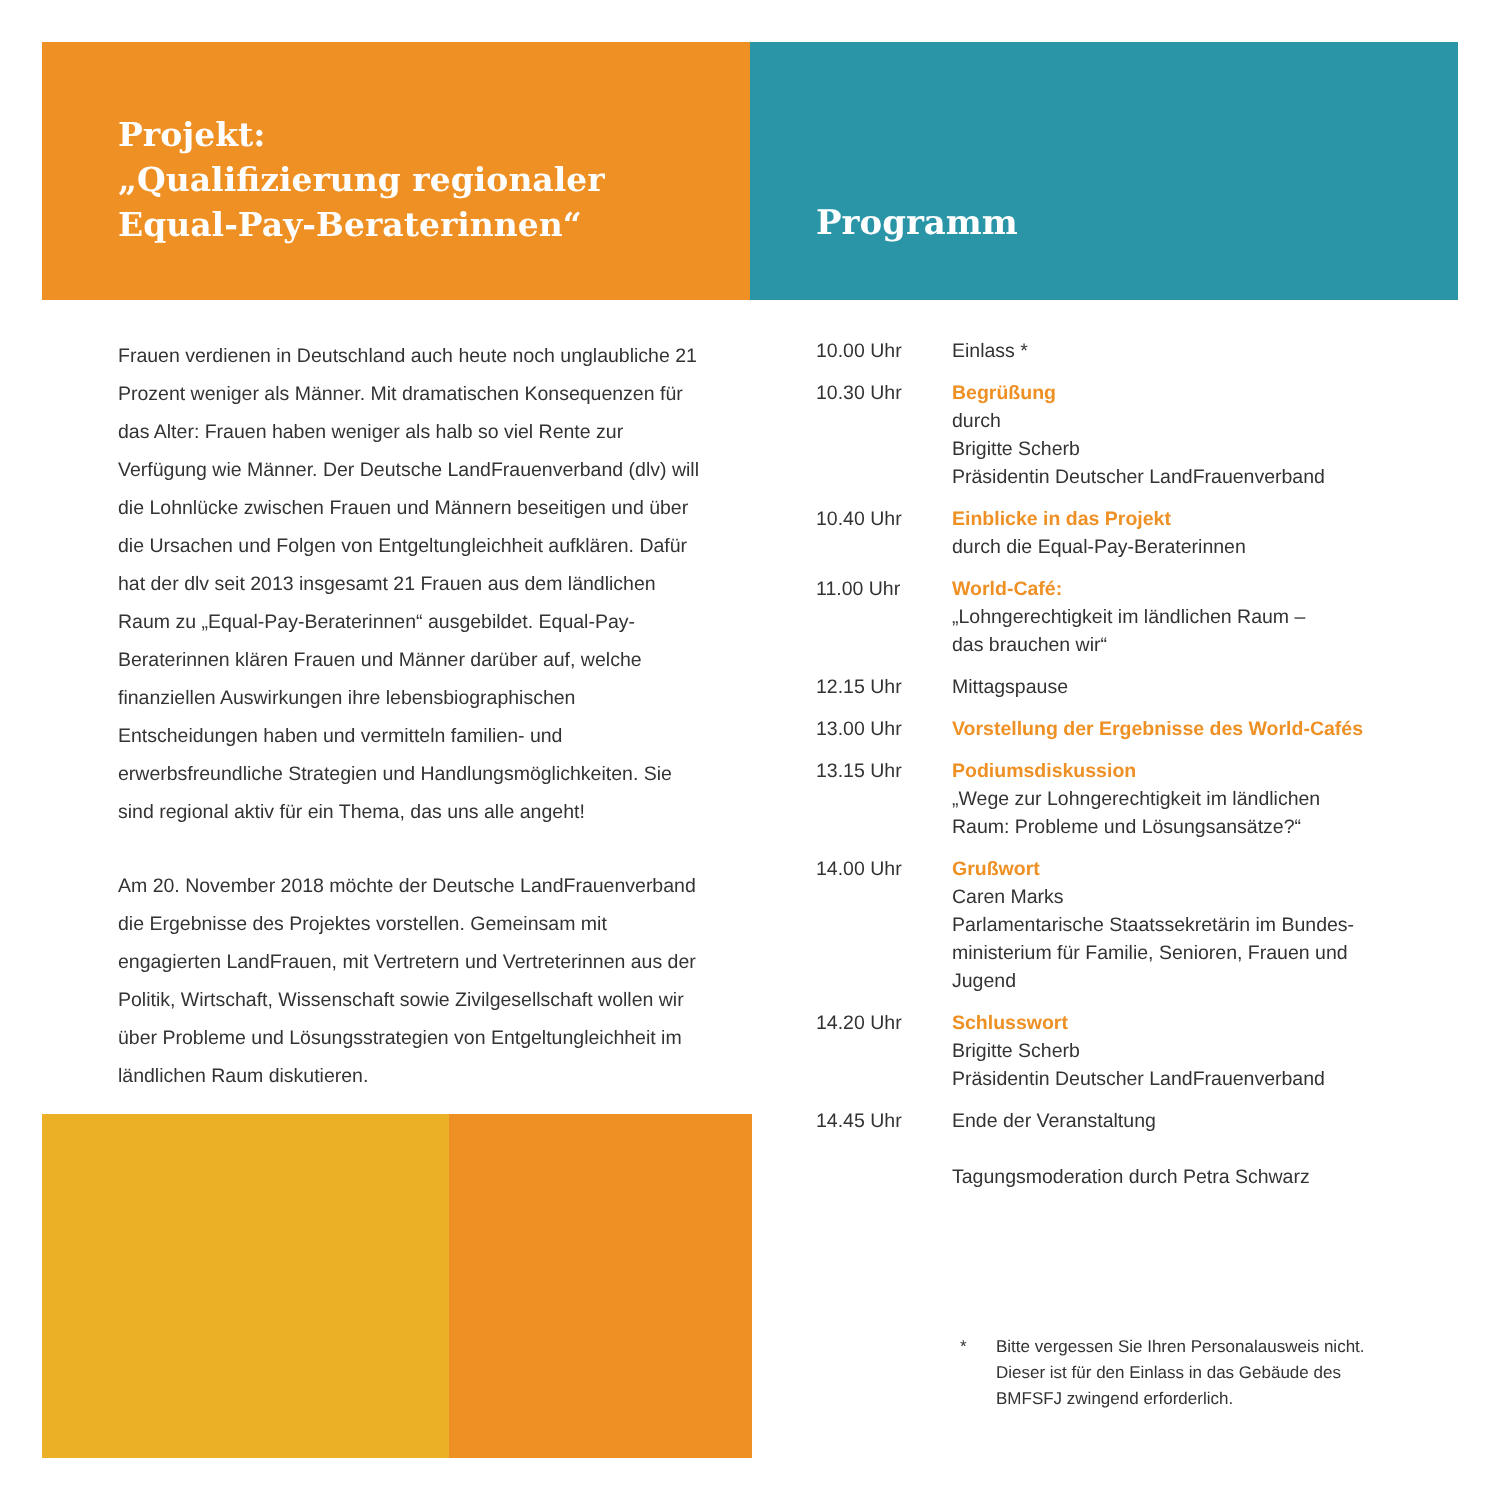Projekt:
„Qualifizierung regionaler
Equal-Pay-Beraterinnen“
Frauen verdienen in Deutschland auch heute noch unglaubliche 21 Prozent weniger als Männer. Mit dramatischen Konsequenzen für das Alter: Frauen haben weniger als halb so viel Rente zur Verfügung wie Männer. Der Deutsche LandFrauenverband (dlv) will die Lohnlücke zwischen Frauen und Männern beseitigen und über die Ursachen und Folgen von Entgeltungleichheit aufklären. Dafür hat der dlv seit 2013 insgesamt 21 Frauen aus dem ländlichen Raum zu „Equal-Pay-Beraterinnen“ ausgebildet. Equal-Pay-Beraterinnen klären Frauen und Männer darüber auf, welche finanziellen Auswirkungen ihre lebensbiographischen Entscheidungen haben und vermitteln familien- und erwerbsfreundliche Strategien und Handlungsmöglichkeiten. Sie sind regional aktiv für ein Thema, das uns alle angeht!
Am 20. November 2018 möchte der Deutsche LandFrauenverband die Ergebnisse des Projektes vorstellen. Gemeinsam mit engagierten LandFrauen, mit Vertretern und Vertreterinnen aus der Politik, Wirtschaft, Wissenschaft sowie Zivilgesellschaft wollen wir über Probleme und Lösungsstrategien von Entgeltungleichheit im ländlichen Raum diskutieren.
Programm
| 10.00 Uhr | Einlass * |
| 10.30 Uhr | Begrüßung durch Brigitte Scherb Präsidentin Deutscher LandFrauenverband |
| 10.40 Uhr | Einblicke in das Projekt durch die Equal-Pay-Beraterinnen |
| 11.00 Uhr | World-Café: „Lohngerechtigkeit im ländlichen Raum – das brauchen wir“ |
| 12.15 Uhr | Mittagspause |
| 13.00 Uhr | Vorstellung der Ergebnisse des World-Cafés |
| 13.15 Uhr | Podiumsdiskussion „Wege zur Lohngerechtigkeit im ländlichen Raum: Probleme und Lösungsansätze?“ |
| 14.00 Uhr | Grußwort Caren Marks Parlamentarische Staatssekretärin im Bundes- ministerium für Familie, Senioren, Frauen und Jugend |
| 14.20 Uhr | Schlusswort Brigitte Scherb Präsidentin Deutscher LandFrauenverband |
| 14.45 Uhr | Ende der Veranstaltung Tagungsmoderation durch Petra Schwarz |
* Bitte vergessen Sie Ihren Personalausweis nicht.
Dieser ist für den Einlass in das Gebäude des
BMFSFJ zwingend erforderlich.